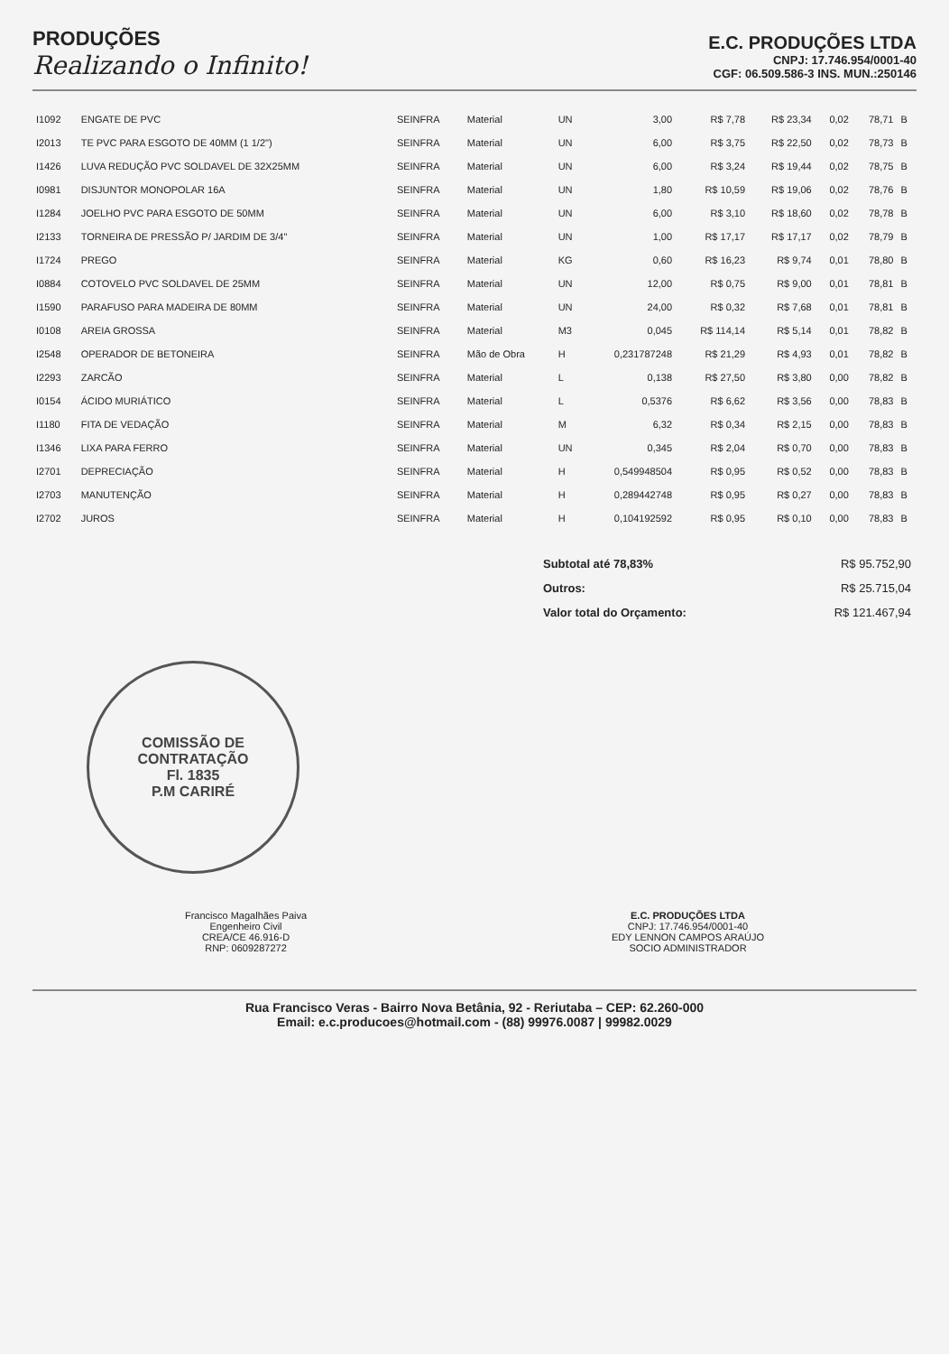PRODUÇÕES
Realizando o Infinito!
E.C. PRODUÇÕES LTDA
CNPJ: 17.746.954/0001-40
CGF: 06.509.586-3 INS. MUN.:250146
| I1092 | ENGATE DE PVC | SEINFRA | Material | UN | 3,00 | R$ 7,78 | R$ 23,34 | 0,02 | 78,71 | B |
| I2013 | TE PVC PARA ESGOTO DE 40MM (1 1/2") | SEINFRA | Material | UN | 6,00 | R$ 3,75 | R$ 22,50 | 0,02 | 78,73 | B |
| I1426 | LUVA REDUÇÃO PVC SOLDAVEL DE 32X25MM | SEINFRA | Material | UN | 6,00 | R$ 3,24 | R$ 19,44 | 0,02 | 78,75 | B |
| I0981 | DISJUNTOR MONOPOLAR 16A | SEINFRA | Material | UN | 1,80 | R$ 10,59 | R$ 19,06 | 0,02 | 78,76 | B |
| I1284 | JOELHO PVC PARA ESGOTO DE 50MM | SEINFRA | Material | UN | 6,00 | R$ 3,10 | R$ 18,60 | 0,02 | 78,78 | B |
| I2133 | TORNEIRA DE PRESSÃO P/ JARDIM DE 3/4" | SEINFRA | Material | UN | 1,00 | R$ 17,17 | R$ 17,17 | 0,02 | 78,79 | B |
| I1724 | PREGO | SEINFRA | Material | KG | 0,60 | R$ 16,23 | R$ 9,74 | 0,01 | 78,80 | B |
| I0884 | COTOVELO PVC SOLDAVEL DE 25MM | SEINFRA | Material | UN | 12,00 | R$ 0,75 | R$ 9,00 | 0,01 | 78,81 | B |
| I1590 | PARAFUSO PARA MADEIRA DE 80MM | SEINFRA | Material | UN | 24,00 | R$ 0,32 | R$ 7,68 | 0,01 | 78,81 | B |
| I0108 | AREIA GROSSA | SEINFRA | Material | M3 | 0,045 | R$ 114,14 | R$ 5,14 | 0,01 | 78,82 | B |
| I2548 | OPERADOR DE BETONEIRA | SEINFRA | Mão de Obra | H | 0,231787248 | R$ 21,29 | R$ 4,93 | 0,01 | 78,82 | B |
| I2293 | ZARCÃO | SEINFRA | Material | L | 0,138 | R$ 27,50 | R$ 3,80 | 0,00 | 78,82 | B |
| I0154 | ÁCIDO MURIÁTICO | SEINFRA | Material | L | 0,5376 | R$ 6,62 | R$ 3,56 | 0,00 | 78,83 | B |
| I1180 | FITA DE VEDAÇÃO | SEINFRA | Material | M | 6,32 | R$ 0,34 | R$ 2,15 | 0,00 | 78,83 | B |
| I1346 | LIXA PARA FERRO | SEINFRA | Material | UN | 0,345 | R$ 2,04 | R$ 0,70 | 0,00 | 78,83 | B |
| I2701 | DEPRECIAÇÃO | SEINFRA | Material | H | 0,549948504 | R$ 0,95 | R$ 0,52 | 0,00 | 78,83 | B |
| I2703 | MANUTENÇÃO | SEINFRA | Material | H | 0,289442748 | R$ 0,95 | R$ 0,27 | 0,00 | 78,83 | B |
| I2702 | JUROS | SEINFRA | Material | H | 0,104192592 | R$ 0,95 | R$ 0,10 | 0,00 | 78,83 | B |
| Subtotal até 78,83% | R$ 95.752,90 |
| Outros: | R$ 25.715,04 |
| Valor total do Orçamento: | R$ 121.467,94 |
COMISSÃO DE CONTRATAÇÃO
Fl. 1835
P.M CARIRÉ
Francisco Magalhães Paiva
Engenheiro Civil
CREA/CE 46.916-D
RNP: 0609287272
E.C. PRODUÇÕES LTDA
CNPJ: 17.746.954/0001-40
EDY LENNON CAMPOS ARAÚJO
SOCIO ADMINISTRADOR
Rua Francisco Veras - Bairro Nova Betânia, 92 - Reriutaba – CEP: 62.260-000
Email: e.c.producoes@hotmail.com - (88) 99976.0087 | 99982.0029